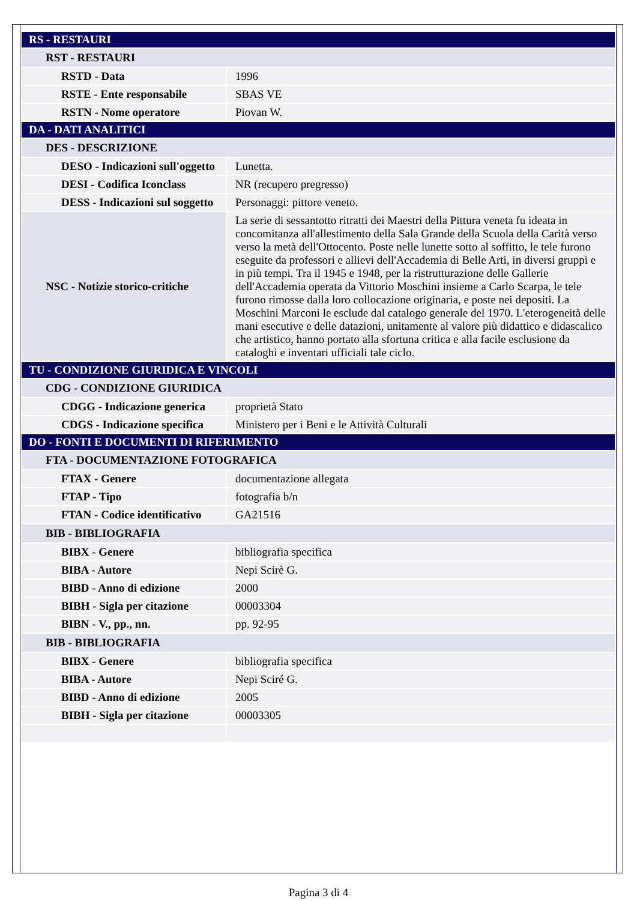| RS - RESTAURI | |
| RST - RESTAURI | |
| RSTD - Data | 1996 |
| RSTE - Ente responsabile | SBAS VE |
| RSTN - Nome operatore | Piovan W. |
| DA - DATI ANALITICI | |
| DES - DESCRIZIONE | |
| DESO - Indicazioni sull'oggetto | Lunetta. |
| DESI - Codifica Iconclass | NR (recupero pregresso) |
| DESS - Indicazioni sul soggetto | Personaggi: pittore veneto. |
| NSC - Notizie storico-critiche | La serie di sessantotto ritratti dei Maestri della Pittura veneta fu ideata in concomitanza all'allestimento della Sala Grande della Scuola della Carità verso verso la metà dell'Ottocento. Poste nelle lunette sotto al soffitto, le tele furono eseguite da professori e allievi dell'Accademia di Belle Arti, in diversi gruppi e in più tempi. Tra il 1945 e 1948, per la ristrutturazione delle Gallerie dell'Accademia operata da Vittorio Moschini insieme a Carlo Scarpa, le tele furono rimosse dalla loro collocazione originaria, e poste nei depositi. La Moschini Marconi le esclude dal catalogo generale del 1970. L'eterogeneità delle mani esecutive e delle datazioni, unitamente al valore più didattico e didascalico che artistico, hanno portato alla sfortuna critica e alla facile esclusione da cataloghi e inventari ufficiali tale ciclo. |
| TU - CONDIZIONE GIURIDICA E VINCOLI | |
| CDG - CONDIZIONE GIURIDICA | |
| CDGG - Indicazione generica | proprietà Stato |
| CDGS - Indicazione specifica | Ministero per i Beni e le Attività Culturali |
| DO - FONTI E DOCUMENTI DI RIFERIMENTO | |
| FTA - DOCUMENTAZIONE FOTOGRAFICA | |
| FTAX - Genere | documentazione allegata |
| FTAP - Tipo | fotografia b/n |
| FTAN - Codice identificativo | GA21516 |
| BIB - BIBLIOGRAFIA | |
| BIBX - Genere | bibliografia specifica |
| BIBA - Autore | Nepi Scirè G. |
| BIBD - Anno di edizione | 2000 |
| BIBH - Sigla per citazione | 00003304 |
| BIBN - V., pp., nn. | pp. 92-95 |
| BIB - BIBLIOGRAFIA | |
| BIBX - Genere | bibliografia specifica |
| BIBA - Autore | Nepi Sciré G. |
| BIBD - Anno di edizione | 2005 |
| BIBH - Sigla per citazione | 00003305 |
Pagina 3 di 4